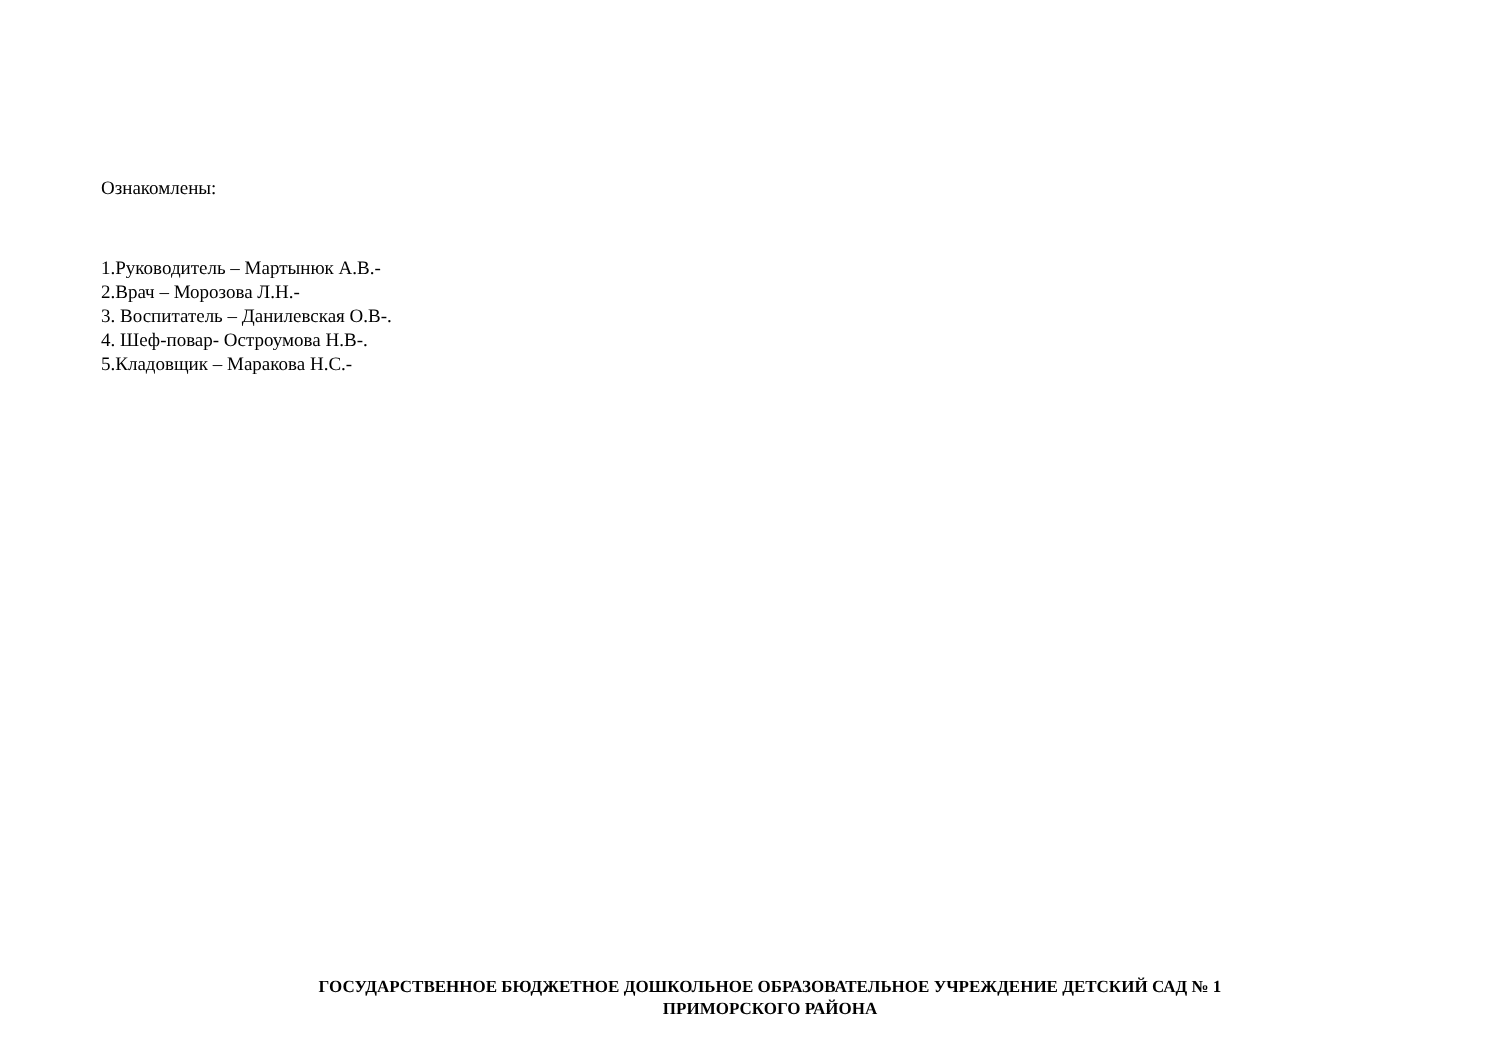Ознакомлены:
1.Руководитель – Мартынюк А.В.-
2.Врач – Морозова Л.Н.-
3. Воспитатель – Данилевская О.В-.
4. Шеф-повар- Остроумова Н.В-.
5.Кладовщик – Маракова Н.С.-
ГОСУДАРСТВЕННОЕ БЮДЖЕТНОЕ ДОШКОЛЬНОЕ ОБРАЗОВАТЕЛЬНОЕ УЧРЕЖДЕНИЕ ДЕТСКИЙ САД № 1
ПРИМОРСКОГО РАЙОНА